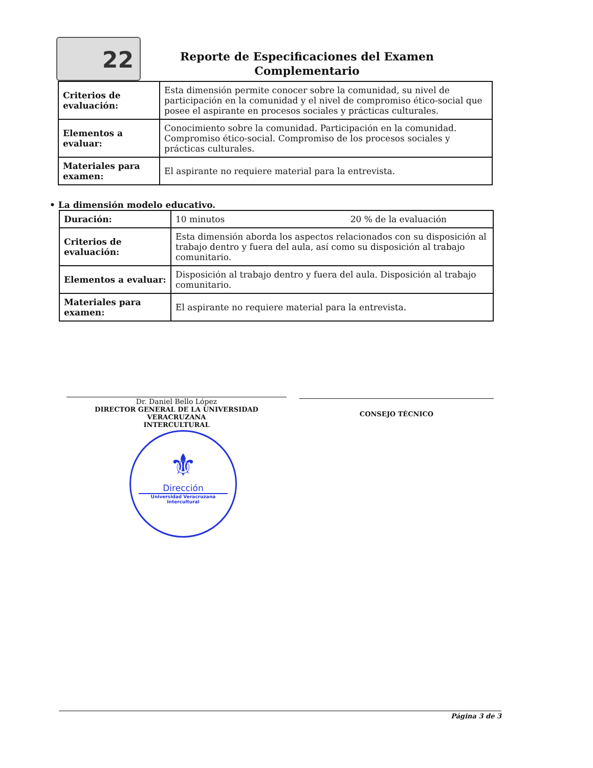22
Reporte de Especificaciones del Examen Complementario
| Criterios de evaluación: | Esta dimensión permite conocer sobre la comunidad, su nivel de participación en la comunidad y el nivel de compromiso ético-social que posee el aspirante en procesos sociales y prácticas culturales. |
| Elementos a evaluar: | Conocimiento sobre la comunidad. Participación en la comunidad. Compromiso ético-social. Compromiso de los procesos sociales y prácticas culturales. |
| Materiales para examen: | El aspirante no requiere material para la entrevista. |
• La dimensión modelo educativo.
| Duración: | 10 minutos 20 % de la evaluación |
| Criterios de evaluación: | Esta dimensión aborda los aspectos relacionados con su disposición al trabajo dentro y fuera del aula, así como su disposición al trabajo comunitario. |
| Elementos a evaluar: | Disposición al trabajo dentro y fuera del aula. Disposición al trabajo comunitario. |
| Materiales para examen: | El aspirante no requiere material para la entrevista. |
Dr. Daniel Bello López
DIRECTOR GENERAL DE LA UNIVERSIDAD VERACRUZANA
INTERCULTURAL
CONSEJO TÉCNICO
⚜
Dirección
Universidad Veracruzana
Intercultural
Página 3 de 3